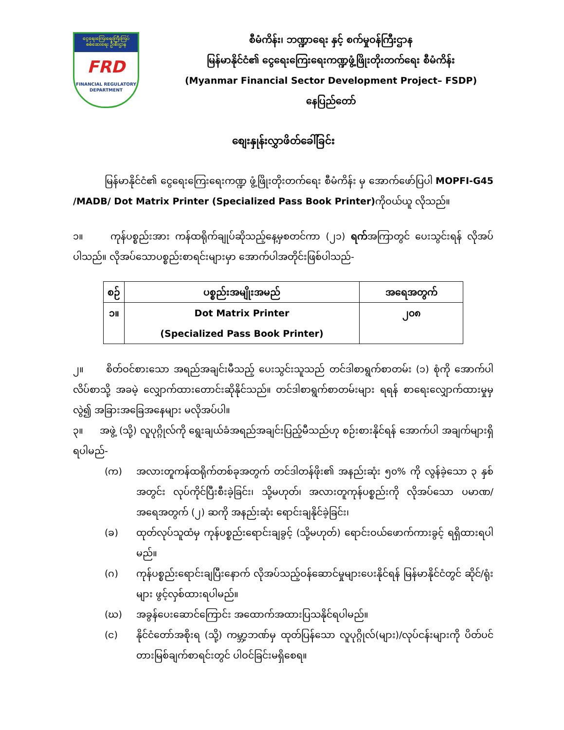ငွေရေးကြေးရေးကြီးကြပ်စစ်ဆေးရေး ဦးစီးဌာန
FRD
FINANCIAL REGULATORY DEPARTMENT
စီမံကိန်း၊ ဘဏ္ဍာရေး နှင့် စက်မှုဝန်ကြီးဌာန
မြန်မာနိုင်ငံ၏ ငွေရေးကြေးရေးကဏ္ဍဖွံ့ဖြိုးတိုးတက်ရေး စီမံကိန်း
(Myanmar Financial Sector Development Project– FSDP)
နေပြည်တော်
စျေးနှုန်းလွှာဖိတ်ခေါ်ခြင်း
မြန်မာနိုင်ငံ၏ ငွေရေးကြေးရေးကဏ္ဍ ဖွံ့ဖြိုးတိုးတက်ရေး စီမံကိန်း မှ အောက်ဖော်ပြပါ MOPFI-G45 /MADB/ Dot Matrix Printer (Specialized Pass Book Printer) ကိုဝယ်ယူ လိုသည်။
၁။ ကုန်ပစ္စည်းအား ကန်ထရိုက်ချုပ်ဆိုသည့်နေ့မှစတင်ကာ (၂၁) ရက်အကြာတွင် ပေးသွင်းရန် လိုအပ်ပါသည်။ လိုအပ်သောပစ္စည်းစာရင်းများမှာ အောက်ပါအတိုင်းဖြစ်ပါသည်-
| စဉ် | ပစ္စည်းအမျိုးအမည် | အရေအတွက် |
| --- | --- | --- |
| ၁။ | Dot Matrix Printer (Specialized Pass Book Printer) | ၂၀၈ |
၂။ စိတ်ဝင်စားသော အရည်အချင်းမီသည့် ပေးသွင်းသူသည် တင်ဒါစာရွက်စာတမ်း (၁) စုံကို အောက်ပါလိပ်စာသို့ အခမဲ့ လျှောက်ထားတောင်းဆိုနိုင်သည်။ တင်ဒါစာရွက်စာတမ်းများ ရရန် စာရေးလျှောက်ထားမှုမှလွဲ၍ အခြားအခြေအနေများ မလိုအပ်ပါ။
၃။ အဖွဲ့ (သို့) လူပုဂ္ဂိုလ်ကို ရွေးချယ်ခံအရည်အချင်းပြည့်မီသည်ဟု စဉ်းစားနိုင်ရန် အောက်ပါ အချက်များရှိရပါမည်-
(က) အလားတူကန်ထရိုက်တစ်ခုအတွက် တင်ဒါတန်ဖိုး၏ အနည်းဆုံး ၅၀% ကို လွန်ခဲ့သော ၃ နှစ်အတွင်း လုပ်ကိုင်ပြီးစီးခဲ့ခြင်း၊ သို့မဟုတ်၊ အလားတူကုန်ပစ္စည်းကို လိုအပ်သော ပမာဏ/ အရေအတွက် (၂) ဆကို အနည်းဆုံး ရောင်းချနိုင်ခဲ့ခြင်း၊
(ခ) ထုတ်လုပ်သူထံမှ ကုန်ပစ္စည်းရောင်းချခွင့် (သို့မဟုတ်) ရောင်းဝယ်ဖောက်ကားခွင့် ရရှိထားရပါမည်။
(ဂ) ကုန်ပစ္စည်းရောင်းချပြီးနောက် လိုအပ်သည့်ဝန်ဆောင်မှုများပေးနိုင်ရန် မြန်မာနိုင်ငံတွင် ဆိုင်/ရုံးများ ဖွင့်လှစ်ထားရပါမည်။
(ဃ) အခွန်ပေးဆောင်ကြောင်း အထောက်အထားပြသနိုင်ရပါမည်။
(င) နိုင်ငံတော်အစိုးရ (သို့) ကမ္ဘာ့ဘဏ်မှ ထုတ်ပြန်သော လူပုဂ္ဂိုလ်(များ)/လုပ်ငန်းများကို ပိတ်ပင် တားမြစ်ချက်စာရင်းတွင် ပါဝင်ခြင်းမရှိစေရ။